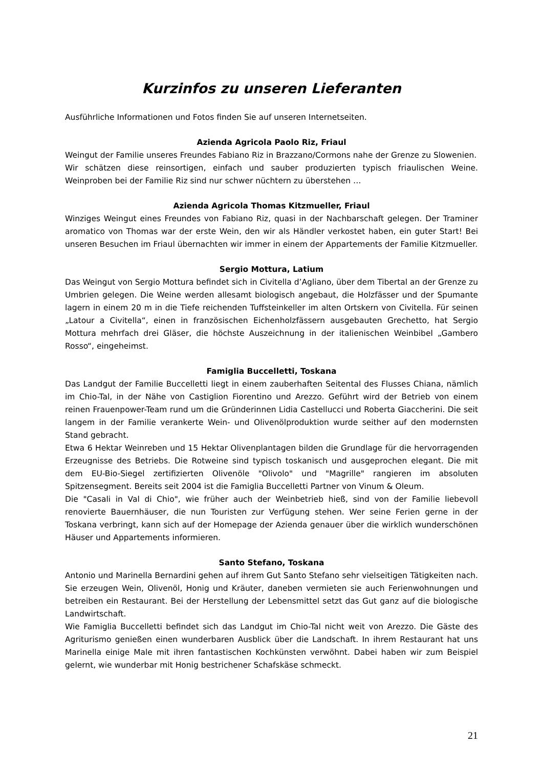Kurzinfos zu unseren Lieferanten
Ausführliche Informationen und Fotos finden Sie auf unseren Internetseiten.
Azienda Agricola Paolo Riz, Friaul
Weingut der Familie unseres Freundes Fabiano Riz in Brazzano/Cormons nahe der Grenze zu Slowenien.
Wir schätzen diese reinsortigen, einfach und sauber produzierten typisch friaulischen Weine. Weinproben bei der Familie Riz sind nur schwer nüchtern zu überstehen …
Azienda Agricola Thomas Kitzmueller, Friaul
Winziges Weingut eines Freundes von Fabiano Riz, quasi in der Nachbarschaft gelegen. Der Traminer aromatico von Thomas war der erste Wein, den wir als Händler verkostet haben, ein guter Start! Bei unseren Besuchen im Friaul übernachten wir immer in einem der Appartements der Familie Kitzmueller.
Sergio Mottura, Latium
Das Weingut von Sergio Mottura befindet sich in Civitella d’Agliano, über dem Tibertal an der Grenze zu Umbrien gelegen. Die Weine werden allesamt biologisch angebaut, die Holzfässer und der Spumante lagern in einem 20 m in die Tiefe reichenden Tuffsteinkeller im alten Ortskern von Civitella. Für seinen „Latour a Civitella“, einen in französischen Eichenholzfässern ausgebauten Grechetto, hat Sergio Mottura mehrfach drei Gläser, die höchste Auszeichnung in der italienischen Weinbibel „Gambero Rosso“, eingeheimst.
Famiglia Buccelletti, Toskana
Das Landgut der Familie Buccelletti liegt in einem zauberhaften Seitental des Flusses Chiana, nämlich im Chio-Tal, in der Nähe von Castiglion Fiorentino und Arezzo. Geführt wird der Betrieb von einem reinen Frauenpower-Team rund um die Gründerinnen Lidia Castellucci und Roberta Giaccherini. Die seit langem in der Familie verankerte Wein- und Olivenölproduktion wurde seither auf den modernsten Stand gebracht.
Etwa 6 Hektar Weinreben und 15 Hektar Olivenplantagen bilden die Grundlage für die hervorragenden Erzeugnisse des Betriebs. Die Rotweine sind typisch toskanisch und ausgeprochen elegant. Die mit dem EU-Bio-Siegel zertifizierten Olivenöle "Olivolo" und "Magrille" rangieren im absoluten Spitzensegment. Bereits seit 2004 ist die Famiglia Buccelletti Partner von Vinum & Oleum.
Die "Casali in Val di Chio", wie früher auch der Weinbetrieb hieß, sind von der Familie liebevoll renovierte Bauernhäuser, die nun Touristen zur Verfügung stehen. Wer seine Ferien gerne in der Toskana verbringt, kann sich auf der Homepage der Azienda genauer über die wirklich wunderschönen Häuser und Appartements informieren.
Santo Stefano, Toskana
Antonio und Marinella Bernardini gehen auf ihrem Gut Santo Stefano sehr vielseitigen Tätigkeiten nach. Sie erzeugen Wein, Olivenöl, Honig und Kräuter, daneben vermieten sie auch Ferienwohnungen und betreiben ein Restaurant. Bei der Herstellung der Lebensmittel setzt das Gut ganz auf die biologische Landwirtschaft.
Wie Famiglia Buccelletti befindet sich das Landgut im Chio-Tal nicht weit von Arezzo. Die Gäste des Agriturismo genießen einen wunderbaren Ausblick über die Landschaft. In ihrem Restaurant hat uns Marinella einige Male mit ihren fantastischen Kochkünsten verwöhnt. Dabei haben wir zum Beispiel gelernt, wie wunderbar mit Honig bestrichener Schafskäse schmeckt.
21